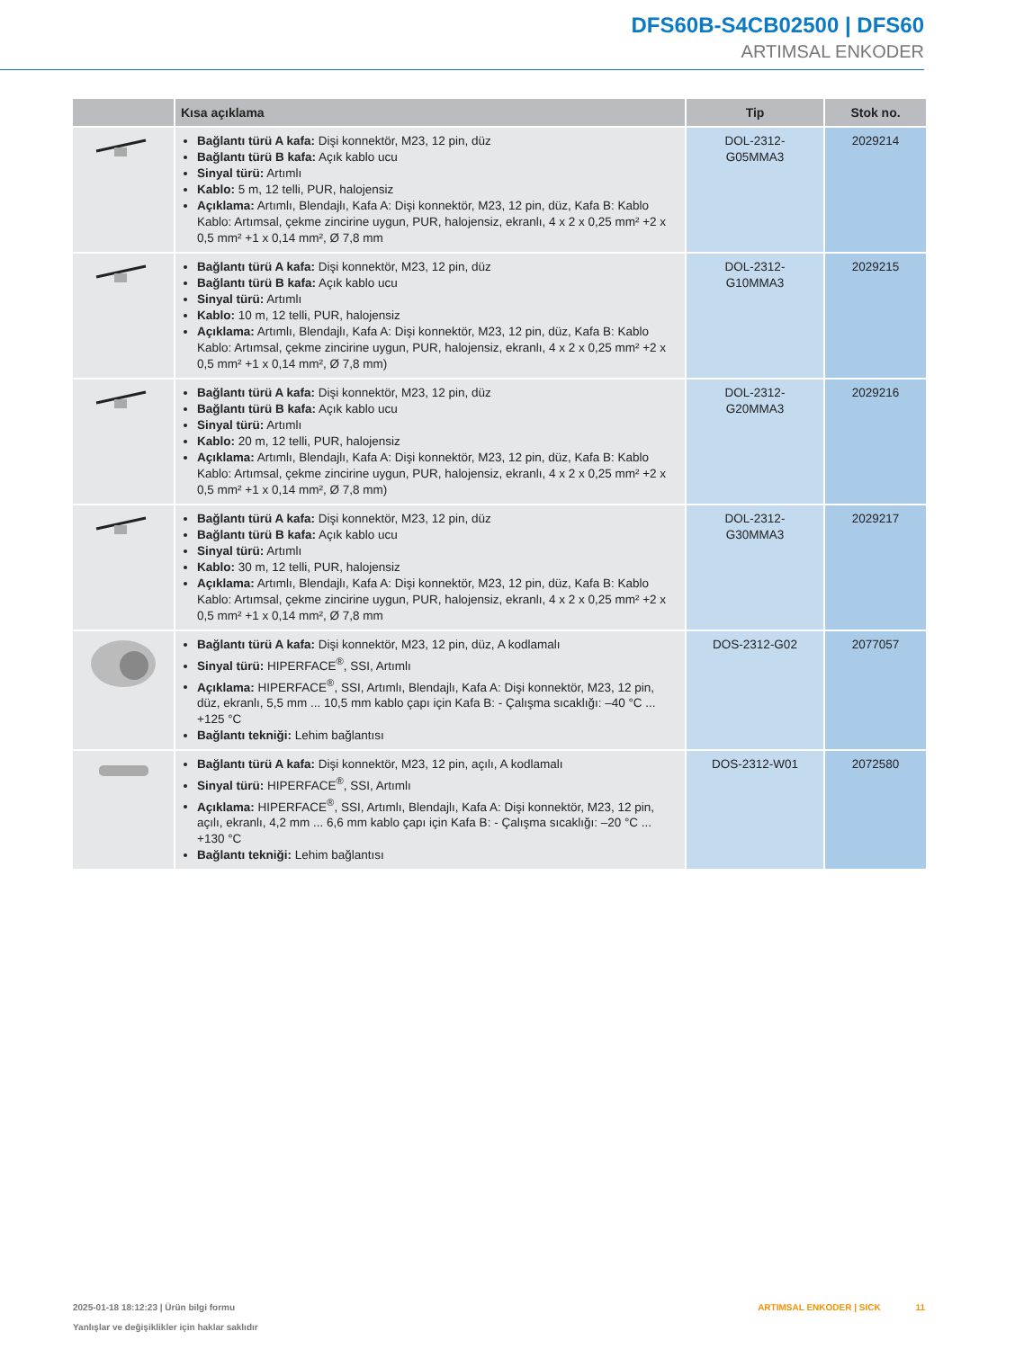DFS60B-S4CB02500 | DFS60
ARTIMSAL ENKODER
| | Kısa açıklama | Tip | Stok no. |
| --- | --- | --- | --- |
| | Bağlantı türü A kafa: Dişi konnektör, M23, 12 pin, düz Bağlantı türü B kafa: Açık kablo ucu Sinyal türü: Artımlı Kablo: 5 m, 12 telli, PUR, halojensiz Açıklama: Artımlı, Blendajlı, Kafa A: Dişi konnektör, M23, 12 pin, düz, Kafa B: Kablo Kablo: Artımsal, çekme zincirine uygun, PUR, halojensiz, ekranlı, 4 x 2 x 0,25 mm² +2 x 0,5 mm² +1 x 0,14 mm², Ø 7,8 mm | DOL-2312- G05MMA3 | 2029214 |
| | Bağlantı türü A kafa: Dişi konnektör, M23, 12 pin, düz Bağlantı türü B kafa: Açık kablo ucu Sinyal türü: Artımlı Kablo: 10 m, 12 telli, PUR, halojensiz Açıklama: Artımlı, Blendajlı, Kafa A: Dişi konnektör, M23, 12 pin, düz, Kafa B: Kablo Kablo: Artımsal, çekme zincirine uygun, PUR, halojensiz, ekranlı, 4 x 2 x 0,25 mm² +2 x 0,5 mm² +1 x 0,14 mm², Ø 7,8 mm) | DOL-2312- G10MMA3 | 2029215 |
| | Bağlantı türü A kafa: Dişi konnektör, M23, 12 pin, düz Bağlantı türü B kafa: Açık kablo ucu Sinyal türü: Artımlı Kablo: 20 m, 12 telli, PUR, halojensiz Açıklama: Artımlı, Blendajlı, Kafa A: Dişi konnektör, M23, 12 pin, düz, Kafa B: Kablo Kablo: Artımsal, çekme zincirine uygun, PUR, halojensiz, ekranlı, 4 x 2 x 0,25 mm² +2 x 0,5 mm² +1 x 0,14 mm², Ø 7,8 mm) | DOL-2312- G20MMA3 | 2029216 |
| | Bağlantı türü A kafa: Dişi konnektör, M23, 12 pin, düz Bağlantı türü B kafa: Açık kablo ucu Sinyal türü: Artımlı Kablo: 30 m, 12 telli, PUR, halojensiz Açıklama: Artımlı, Blendajlı, Kafa A: Dişi konnektör, M23, 12 pin, düz, Kafa B: Kablo Kablo: Artımsal, çekme zincirine uygun, PUR, halojensiz, ekranlı, 4 x 2 x 0,25 mm² +2 x 0,5 mm² +1 x 0,14 mm², Ø 7,8 mm | DOL-2312- G30MMA3 | 2029217 |
| | Bağlantı türü A kafa: Dişi konnektör, M23, 12 pin, düz, A kodlamalı Sinyal türü: HIPERFACE<sup>®</sup>, SSI, Artımlı Açıklama: HIPERFACE<sup>®</sup>, SSI, Artımlı, Blendajlı, Kafa A: Dişi konnektör, M23, 12 pin, düz, ekranlı, 5,5 mm ... 10,5 mm kablo çapı için Kafa B: - Çalışma sıcaklığı: –40 °C ... +125 °C Bağlantı tekniği: Lehim bağlantısı | DOS-2312-G02 | 2077057 |
| | Bağlantı türü A kafa: Dişi konnektör, M23, 12 pin, açılı, A kodlamalı Sinyal türü: HIPERFACE<sup>®</sup>, SSI, Artımlı Açıklama: HIPERFACE<sup>®</sup>, SSI, Artımlı, Blendajlı, Kafa A: Dişi konnektör, M23, 12 pin, açılı, ekranlı, 4,2 mm ... 6,6 mm kablo çapı için Kafa B: - Çalışma sıcaklığı: –20 °C ... +130 °C Bağlantı tekniği: Lehim bağlantısı | DOS-2312-W01 | 2072580 |
2025-01-18 18:12:23 | Ürün bilgi formu
Yanlışlar ve değişiklikler için haklar saklıdır
ARTIMSAL ENKODER | SICK 11